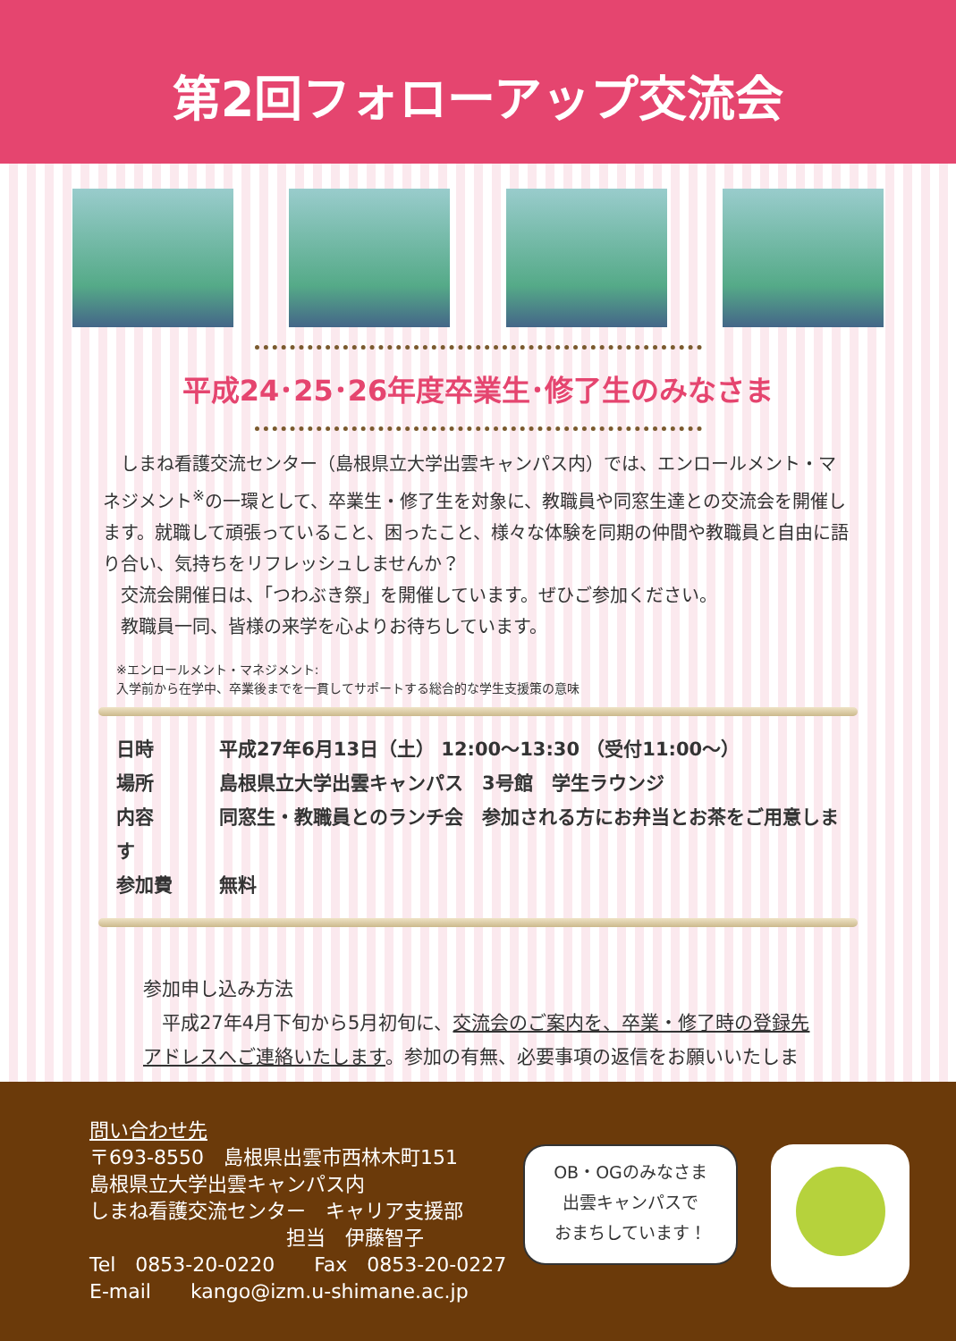第2回フォローアップ交流会
平成24･25･26年度卒業生･修了生のみなさま
　しまね看護交流センター（島根県立大学出雲キャンパス内）では、エンロールメント・マネジメント<sup>※</sup>の一環として、卒業生・修了生を対象に、教職員や同窓生達との交流会を開催します。就職して頑張っていること、困ったこと、様々な体験を同期の仲間や教職員と自由に語り合い、気持ちをリフレッシュしませんか？
　交流会開催日は、「つわぶき祭」を開催しています。ぜひご参加ください。
　教職員一同、皆様の来学を心よりお待ちしています。
※エンロールメント・マネジメント:
入学前から在学中、卒業後までを一貫してサポートする総合的な学生支援策の意味
日時 平成27年6月13日（土） 12:00～13:30 （受付11:00～）
場所 島根県立大学出雲キャンパス　3号館　学生ラウンジ
内容 同窓生・教職員とのランチ会　参加される方にお弁当とお茶をご用意します
参加費 無料
参加申し込み方法
　平成27年4月下旬から5月初旬に、交流会のご案内を、卒業・修了時の登録先アドレスへご連絡いたします。参加の有無、必要事項の返信をお願いいたします。
問い合わせ先
〒693-8550　島根県出雲市西林木町151
島根県立大学出雲キャンパス内
しまね看護交流センター　キャリア支援部
　　　　　　　　　　担当　伊藤智子
Tel　0853-20-0220　　Fax　0853-20-0227
E-mail　　kango@izm.u-shimane.ac.jp
OB・OGのみなさま
出雲キャンパスで
おまちしています！